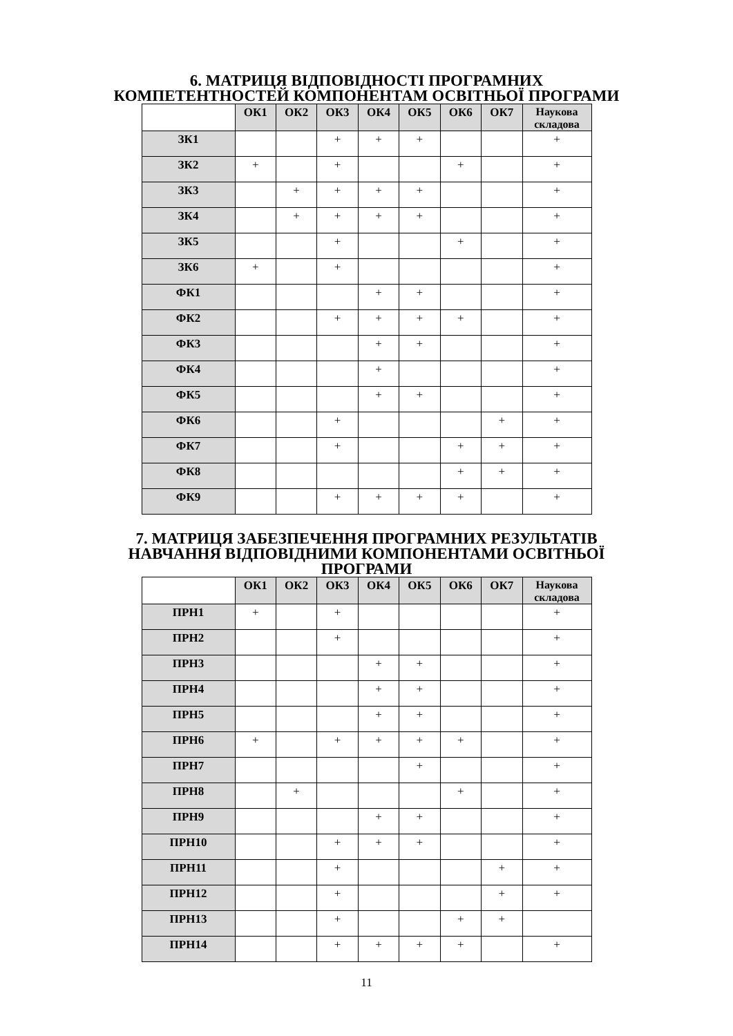6. МАТРИЦЯ ВІДПОВІДНОСТІ ПРОГРАМНИХ
КОМПЕТЕНТНОСТЕЙ КОМПОНЕНТАМ ОСВІТНЬОЇ ПРОГРАМИ
| | ОК1 | ОК2 | ОК3 | ОК4 | ОК5 | ОК6 | ОК7 | Наукова складова |
| --- | --- | --- | --- | --- | --- | --- | --- | --- |
| ЗК1 | | | + | + | + | | | + |
| ЗК2 | + | | + | | | + | | + |
| ЗК3 | | + | + | + | + | | | + |
| ЗК4 | | + | + | + | + | | | + |
| ЗК5 | | | + | | | + | | + |
| ЗК6 | + | | + | | | | | + |
| ФК1 | | | | + | + | | | + |
| ФК2 | | | + | + | + | + | | + |
| ФК3 | | | | + | + | | | + |
| ФК4 | | | | + | | | | + |
| ФК5 | | | | + | + | | | + |
| ФК6 | | | + | | | | + | + |
| ФК7 | | | + | | | + | + | + |
| ФК8 | | | | | | + | + | + |
| ФК9 | | | + | + | + | + | | + |
7. МАТРИЦЯ ЗАБЕЗПЕЧЕННЯ ПРОГРАМНИХ РЕЗУЛЬТАТІВ
НАВЧАННЯ ВІДПОВІДНИМИ КОМПОНЕНТАМИ ОСВІТНЬОЇ
ПРОГРАМИ
| | ОК1 | ОК2 | ОК3 | ОК4 | ОК5 | ОК6 | ОК7 | Наукова складова |
| --- | --- | --- | --- | --- | --- | --- | --- | --- |
| ПРН1 | + | | + | | | | | + |
| ПРН2 | | | + | | | | | + |
| ПРН3 | | | | + | + | | | + |
| ПРН4 | | | | + | + | | | + |
| ПРН5 | | | | + | + | | | + |
| ПРН6 | + | | + | + | + | + | | + |
| ПРН7 | | | | | + | | | + |
| ПРН8 | | + | | | | + | | + |
| ПРН9 | | | | + | + | | | + |
| ПРН10 | | | + | + | + | | | + |
| ПРН11 | | | + | | | | + | + |
| ПРН12 | | | + | | | | + | + |
| ПРН13 | | | + | | | + | + | |
| ПРН14 | | | + | + | + | + | | + |
11